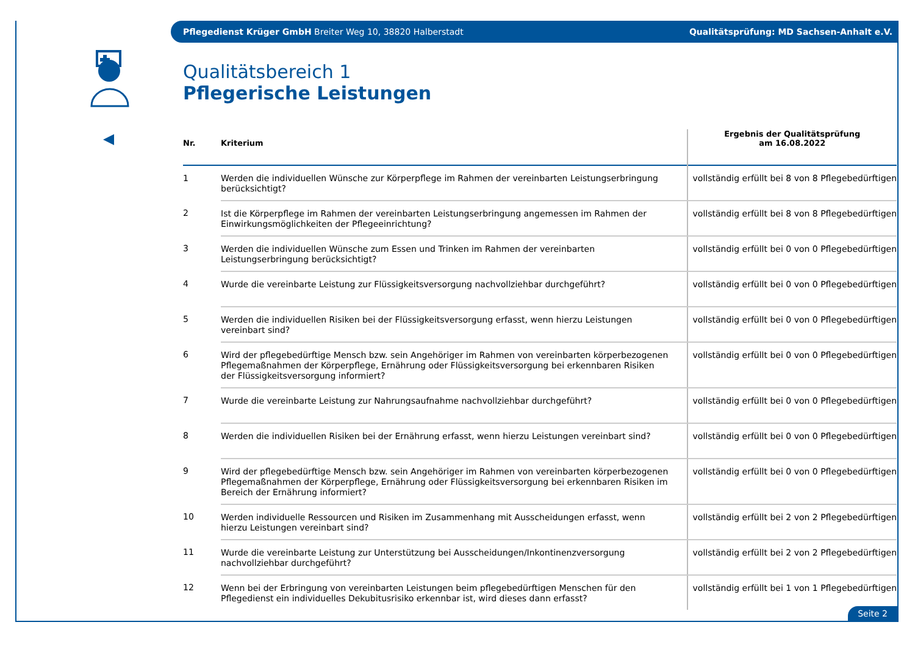Pflegedienst Krüger GmbH Breiter Weg 10, 38820 Halberstadt Qualitätsprüfung: MD Sachsen-Anhalt e.V.
Qualitätsbereich 1
Pflegerische Leistungen
| Nr. | Kriterium | Ergebnis der Qualitätsprüfung am 16.08.2022 |
| --- | --- | --- |
| 1 | Werden die individuellen Wünsche zur Körperpflege im Rahmen der vereinbarten Leistungserbringung berücksichtigt? | vollständig erfüllt bei 8 von 8 Pflegebedürftigen |
| 2 | Ist die Körperpflege im Rahmen der vereinbarten Leistungserbringung angemessen im Rahmen der Einwirkungsmöglichkeiten der Pflegeeinrichtung? | vollständig erfüllt bei 8 von 8 Pflegebedürftigen |
| 3 | Werden die individuellen Wünsche zum Essen und Trinken im Rahmen der vereinbarten Leistungserbringung berücksichtigt? | vollständig erfüllt bei 0 von 0 Pflegebedürftigen |
| 4 | Wurde die vereinbarte Leistung zur Flüssigkeitsversorgung nachvollziehbar durchgeführt? | vollständig erfüllt bei 0 von 0 Pflegebedürftigen |
| 5 | Werden die individuellen Risiken bei der Flüssigkeitsversorgung erfasst, wenn hierzu Leistungen vereinbart sind? | vollständig erfüllt bei 0 von 0 Pflegebedürftigen |
| 6 | Wird der pflegebedürftige Mensch bzw. sein Angehöriger im Rahmen von vereinbarten körperbezogenen Pflegemaßnahmen der Körperpflege, Ernährung oder Flüssigkeitsversorgung bei erkennbaren Risiken der Flüssigkeitsversorgung informiert? | vollständig erfüllt bei 0 von 0 Pflegebedürftigen |
| 7 | Wurde die vereinbarte Leistung zur Nahrungsaufnahme nachvollziehbar durchgeführt? | vollständig erfüllt bei 0 von 0 Pflegebedürftigen |
| 8 | Werden die individuellen Risiken bei der Ernährung erfasst, wenn hierzu Leistungen vereinbart sind? | vollständig erfüllt bei 0 von 0 Pflegebedürftigen |
| 9 | Wird der pflegebedürftige Mensch bzw. sein Angehöriger im Rahmen von vereinbarten körperbezogenen Pflegemaßnahmen der Körperpflege, Ernährung oder Flüssigkeitsversorgung bei erkennbaren Risiken im Bereich der Ernährung informiert? | vollständig erfüllt bei 0 von 0 Pflegebedürftigen |
| 10 | Werden individuelle Ressourcen und Risiken im Zusammenhang mit Ausscheidungen erfasst, wenn hierzu Leistungen vereinbart sind? | vollständig erfüllt bei 2 von 2 Pflegebedürftigen |
| 11 | Wurde die vereinbarte Leistung zur Unterstützung bei Ausscheidungen/Inkontinenzversorgung nachvollziehbar durchgeführt? | vollständig erfüllt bei 2 von 2 Pflegebedürftigen |
| 12 | Wenn bei der Erbringung von vereinbarten Leistungen beim pflegebedürftigen Menschen für den Pflegedienst ein individuelles Dekubitusrisiko erkennbar ist, wird dieses dann erfasst? | vollständig erfüllt bei 1 von 1 Pflegebedürftigen |
Seite 2